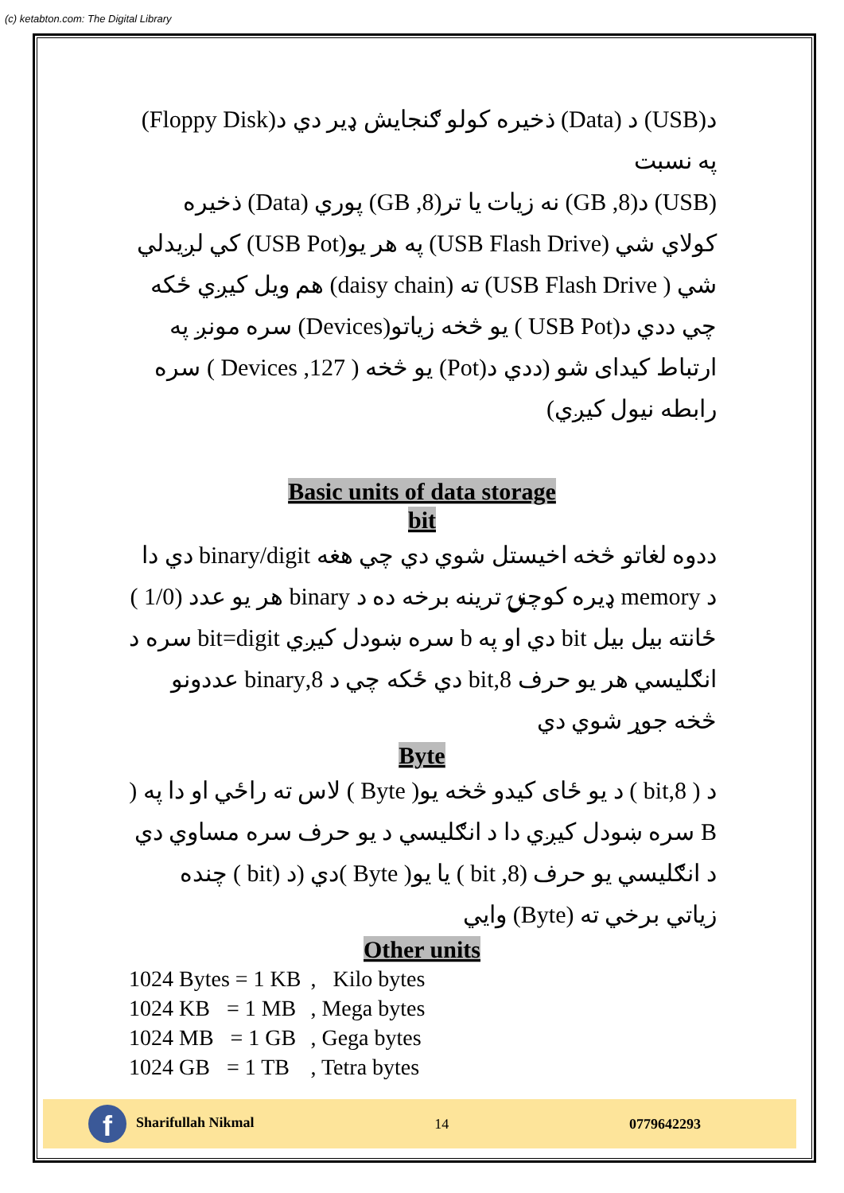(c) ketabton.com: The Digital Library
د(USB) د (Data) ذخیره کولو ګنجایش ډیر دي د(Floppy Disk) په نسبت
(USB) د(8, GB) نه زیات یا تر(8, GB) پوري (Data) ذخیره کولاي شي (USB Flash Drive) په هر یو(USB Pot) کي لږیدلي شي ( USB Flash Drive) ته (daisy chain) هم ویل کیږي ځکه چي ددي د(USB Pot ) یو څخه زیاتو(Devices) سره مونږ په ارتباط کیدای شو (ددي د(Pot) یو څخه ( 127, Devices ) سره رابطه نیول کیږي)
Basic units of data storage
bit
ددوه لغاتو څخه اخیستل شوي دي چي هغه binary/digit دي دا د memory ډیره کوچنۍ ترینه برخه ده د binary هر یو عدد (1/0 ) ځانته بیل بیل bit دي او په b سره ښودل کیږي bit=digit سره د انګلیسي هر یو حرف 8,bit دي ځکه چي د 8,binary عددونو څخه جوړ شوي دي
Byte
د ( 8,bit ) د یو ځای کیدو څخه یو( Byte ) لاس ته راځي او دا په ( B سره ښودل کیږي دا د انګلیسي د یو حرف سره مساوي دي د انګلیسي یو حرف (8, bit ) یا یو( Byte )دي (د (bit ) چنده زیاتي برخي ته (Byte) وایي
Other units
| 1024 Bytes = 1 KB | , Kilo bytes |
| 1024 KB = 1 MB | , Mega bytes |
| 1024 MB = 1 GB | , Gega bytes |
| 1024 GB = 1 TB | , Tetra bytes |
f Sharifullah Nikmal 14 0779642293